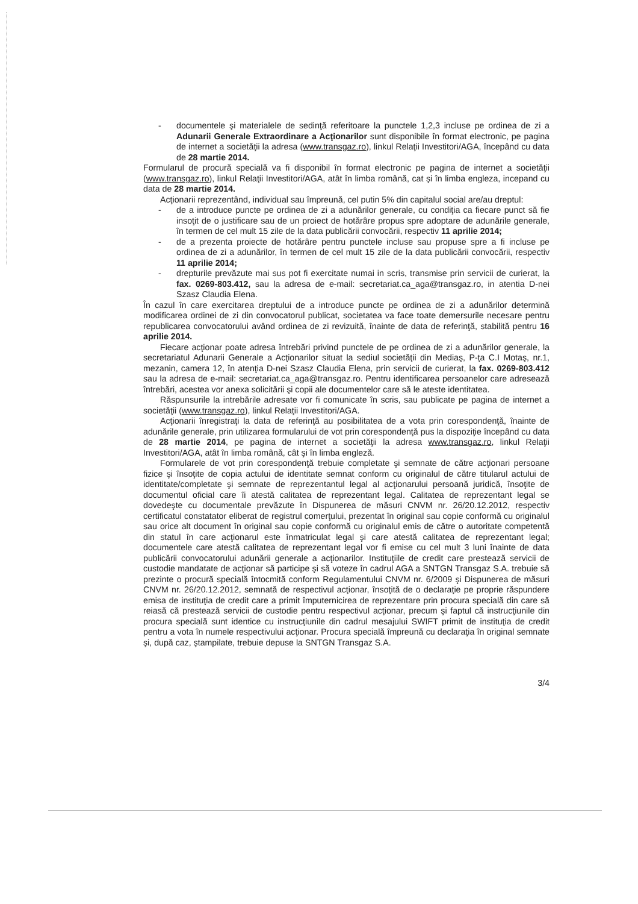- documentele şi materialele de sedinţă referitoare la punctele 1,2,3 incluse pe ordinea de zi a Adunarii Generale Extraordinare a Acţionarilor sunt disponibile în format electronic, pe pagina de internet a societăţii la adresa (www.transgaz.ro), linkul Relaţii Investitori/AGA, începând cu data de 28 martie 2014.
Formularul de procură specială va fi disponibil în format electronic pe pagina de internet a societăţii (www.transgaz.ro), linkul Relaţii Investitori/AGA, atât în limba română, cat şi în limba engleza, incepand cu data de 28 martie 2014.
Acţionarii reprezentând, individual sau împreună, cel putin 5% din capitalul social are/au dreptul:
- de a introduce puncte pe ordinea de zi a adunărilor generale, cu condiţia ca fiecare punct să fie insoţit de o justificare sau de un proiect de hotărâre propus spre adoptare de adunările generale, în termen de cel mult 15 zile de la data publicării convocării, respectiv 11 aprilie 2014;
- de a prezenta proiecte de hotărâre pentru punctele incluse sau propuse spre a fi incluse pe ordinea de zi a adunărilor, în termen de cel mult 15 zile de la data publicării convocării, respectiv 11 aprilie 2014;
- drepturile prevăzute mai sus pot fi exercitate numai in scris, transmise prin servicii de curierat, la fax. 0269-803.412, sau la adresa de e-mail: secretariat.ca_aga@transgaz.ro, in atentia D-nei Szasz Claudia Elena.
În cazul în care exercitarea dreptului de a introduce puncte pe ordinea de zi a adunărilor determină modificarea ordinei de zi din convocatorul publicat, societatea va face toate demersurile necesare pentru republicarea convocatorului având ordinea de zi revizuită, înainte de data de referinţă, stabilită pentru 16 aprilie 2014.
Fiecare acţionar poate adresa întrebări privind punctele de pe ordinea de zi a adunărilor generale, la secretariatul Adunarii Generale a Acţionarilor situat la sediul societăţii din Mediaş, P-ţa C.I Motaş, nr.1, mezanin, camera 12, în atenţia D-nei Szasz Claudia Elena, prin servicii de curierat, la fax. 0269-803.412 sau la adresa de e-mail: secretariat.ca_aga@transgaz.ro. Pentru identificarea persoanelor care adresează întrebări, acestea vor anexa solicitării şi copii ale documentelor care să le ateste identitatea.
Răspunsurile la intrebările adresate vor fi comunicate în scris, sau publicate pe pagina de internet a societăţii (www.transgaz.ro), linkul Relaţii Investitori/AGA.
Acţionarii înregistraţi la data de referinţă au posibilitatea de a vota prin corespondenţă, înainte de adunările generale, prin utilizarea formularului de vot prin corespondenţă pus la dispoziţie începând cu data de 28 martie 2014, pe pagina de internet a societăţii la adresa www.transgaz.ro, linkul Relaţii Investitori/AGA, atât în limba română, cât şi în limba engleză.
Formularele de vot prin corespondenţă trebuie completate şi semnate de către acţionari persoane fizice şi însoţite de copia actului de identitate semnat conform cu originalul de către titularul actului de identitate/completate şi semnate de reprezentantul legal al acţionarului persoană juridică, însoţite de documentul oficial care îi atestă calitatea de reprezentant legal. Calitatea de reprezentant legal se dovedeşte cu documentale prevăzute în Dispunerea de măsuri CNVM nr. 26/20.12.2012, respectiv certificatul constatator eliberat de registrul comerţului, prezentat în original sau copie conformă cu originalul sau orice alt document în original sau copie conformă cu originalul emis de către o autoritate competentă din statul în care acţionarul este înmatriculat legal şi care atestă calitatea de reprezentant legal; documentele care atestă calitatea de reprezentant legal vor fi emise cu cel mult 3 luni înainte de data publicării convocatorului adunării generale a acţionarilor. Instituţiile de credit care prestează servicii de custodie mandatate de acţionar să participe şi să voteze în cadrul AGA a SNTGN Transgaz S.A. trebuie să prezinte o procură specială întocmită conform Regulamentului CNVM nr. 6/2009 şi Dispunerea de măsuri CNVM nr. 26/20.12.2012, semnată de respectivul acţionar, însoţită de o declaraţie pe proprie răspundere emisa de instituţia de credit care a primit împuternicirea de reprezentare prin procura specială din care să reiasă că prestează servicii de custodie pentru respectivul acţionar, precum şi faptul că instrucţiunile din procura specială sunt identice cu instrucţiunile din cadrul mesajului SWIFT primit de instituţia de credit pentru a vota în numele respectivului acţionar. Procura specială împreună cu declaraţia în original semnate şi, după caz, ştampilate, trebuie depuse la SNTGN Transgaz S.A.
3/4